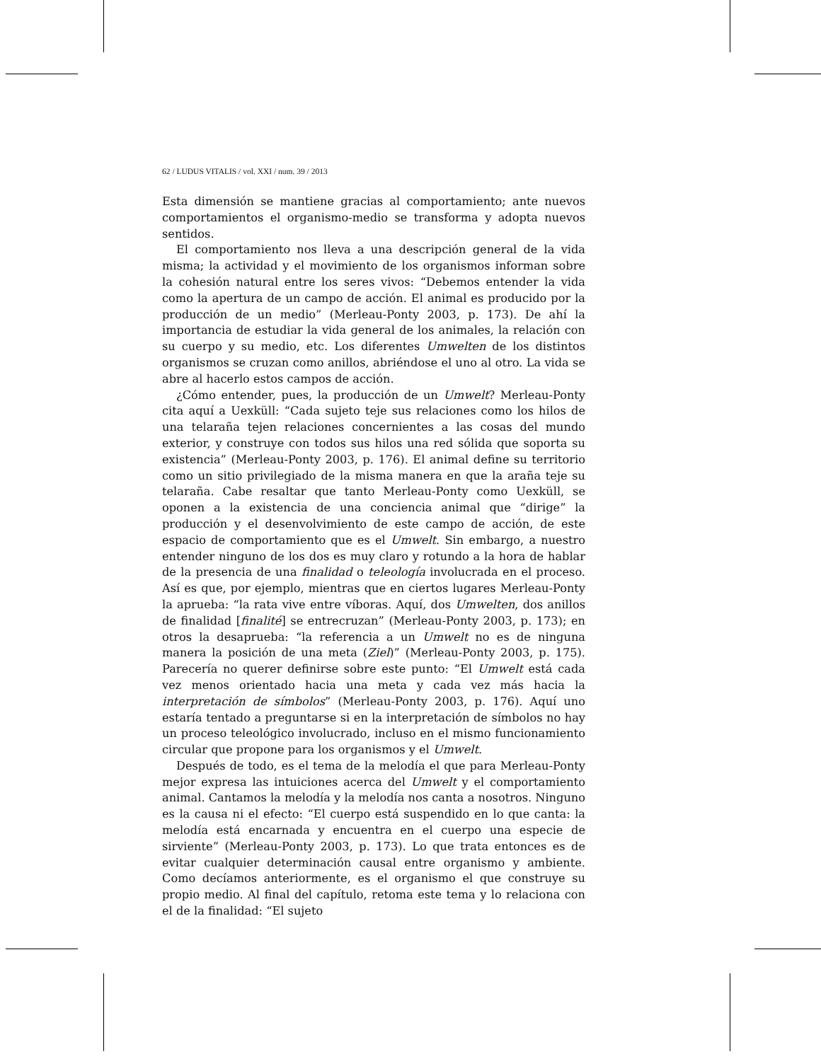62 / LUDUS VITALIS / vol. XXI / num. 39 / 2013
Esta dimensión se mantiene gracias al comportamiento; ante nuevos comportamientos el organismo-medio se transforma y adopta nuevos sentidos.
El comportamiento nos lleva a una descripción general de la vida misma; la actividad y el movimiento de los organismos informan sobre la cohesión natural entre los seres vivos: “Debemos entender la vida como la apertura de un campo de acción. El animal es producido por la producción de un medio” (Merleau-Ponty 2003, p. 173). De ahí la importancia de estudiar la vida general de los animales, la relación con su cuerpo y su medio, etc. Los diferentes Umwelten de los distintos organismos se cruzan como anillos, abriéndose el uno al otro. La vida se abre al hacerlo estos campos de acción.
¿Cómo entender, pues, la producción de un Umwelt? Merleau-Ponty cita aquí a Uexküll: “Cada sujeto teje sus relaciones como los hilos de una telaraña tejen relaciones concernientes a las cosas del mundo exterior, y construye con todos sus hilos una red sólida que soporta su existencia” (Merleau-Ponty 2003, p. 176). El animal define su territorio como un sitio privilegiado de la misma manera en que la araña teje su telaraña. Cabe resaltar que tanto Merleau-Ponty como Uexküll, se oponen a la existencia de una conciencia animal que “dirige” la producción y el desenvolvimiento de este campo de acción, de este espacio de comportamiento que es el Umwelt. Sin embargo, a nuestro entender ninguno de los dos es muy claro y rotundo a la hora de hablar de la presencia de una finalidad o teleología involucrada en el proceso. Así es que, por ejemplo, mientras que en ciertos lugares Merleau-Ponty la aprueba: “la rata vive entre víboras. Aquí, dos Umwelten, dos anillos de finalidad [finalité] se entrecruzan” (Merleau-Ponty 2003, p. 173); en otros la desaprueba: “la referencia a un Umwelt no es de ninguna manera la posición de una meta (Ziel)” (Merleau-Ponty 2003, p. 175). Parecería no querer definirse sobre este punto: “El Umwelt está cada vez menos orientado hacia una meta y cada vez más hacia la interpretación de símbolos” (Merleau-Ponty 2003, p. 176). Aquí uno estaría tentado a preguntarse si en la interpretación de símbolos no hay un proceso teleológico involucrado, incluso en el mismo funcionamiento circular que propone para los organismos y el Umwelt.
Después de todo, es el tema de la melodía el que para Merleau-Ponty mejor expresa las intuiciones acerca del Umwelt y el comportamiento animal. Cantamos la melodía y la melodía nos canta a nosotros. Ninguno es la causa ni el efecto: “El cuerpo está suspendido en lo que canta: la melodía está encarnada y encuentra en el cuerpo una especie de sirviente” (Merleau-Ponty 2003, p. 173). Lo que trata entonces es de evitar cualquier determinación causal entre organismo y ambiente. Como decíamos anteriormente, es el organismo el que construye su propio medio. Al final del capítulo, retoma este tema y lo relaciona con el de la finalidad: “El sujeto